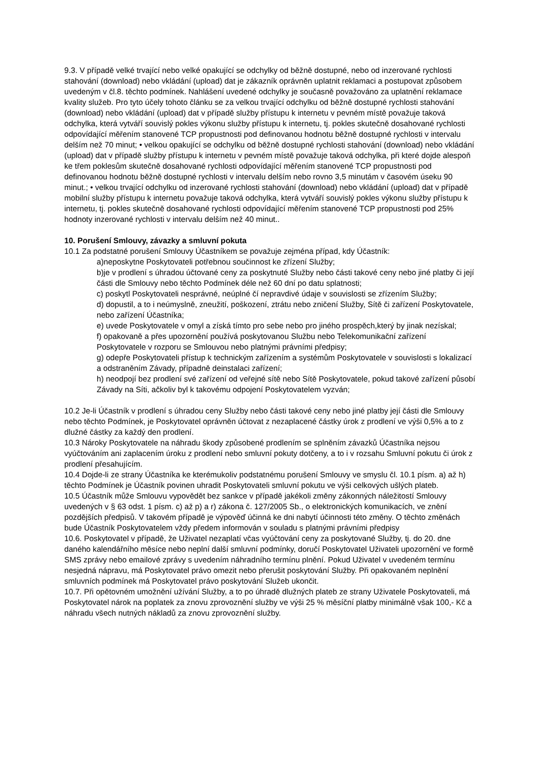9.3. V případě velké trvající nebo velké opakující se odchylky od běžně dostupné, nebo od inzerované rychlosti stahování (download) nebo vkládání (upload) dat je zákazník oprávněn uplatnit reklamaci a postupovat způsobem uvedeným v čl.8. těchto podmínek. Nahlášení uvedené odchylky je současně považováno za uplatnění reklamace kvality služeb. Pro tyto účely tohoto článku se za velkou trvající odchylku od běžně dostupné rychlosti stahování (download) nebo vkládání (upload) dat v případě služby přístupu k internetu v pevném místě považuje taková odchylka, která vytváří souvislý pokles výkonu služby přístupu k internetu, tj. pokles skutečně dosahované rychlosti odpovídající měřením stanovené TCP propustnosti pod definovanou hodnotu běžně dostupné rychlosti v intervalu delším než 70 minut; • velkou opakující se odchylku od běžně dostupné rychlosti stahování (download) nebo vkládání (upload) dat v případě služby přístupu k internetu v pevném místě považuje taková odchylka, při které dojde alespoň ke třem poklesům skutečně dosahované rychlosti odpovídající měřením stanovené TCP propustnosti pod definovanou hodnotu běžně dostupné rychlosti v intervalu delším nebo rovno 3,5 minutám v časovém úseku 90 minut.; • velkou trvající odchylku od inzerované rychlosti stahování (download) nebo vkládání (upload) dat v případě mobilní služby přístupu k internetu považuje taková odchylka, která vytváří souvislý pokles výkonu služby přístupu k internetu, tj. pokles skutečně dosahované rychlosti odpovídající měřením stanovené TCP propustnosti pod 25% hodnoty inzerované rychlosti v intervalu delším než 40 minut..
10. Porušení Smlouvy, závazky a smluvní pokuta
10.1 Za podstatné porušení Smlouvy Účastníkem se považuje zejména případ, kdy Účastník:
a)neposkytne Poskytovateli potřebnou součinnost ke zřízení Služby;
b)je v prodlení s úhradou účtované ceny za poskytnuté Služby nebo části takové ceny nebo jiné platby či její části dle Smlouvy nebo těchto Podmínek déle než 60 dní po datu splatnosti;
c) poskytl Poskytovateli nesprávné, neúplné čí nepravdivé údaje v souvislosti se zřízením Služby;
d) dopustil, a to i neúmyslně, zneužití, poškození, ztrátu nebo zničení Služby, Sítě či zařízení Poskytovatele, nebo zařízení Účastníka;
e) uvede Poskytovatele v omyl a získá tímto pro sebe nebo pro jiného prospěch,který by jinak nezískal;
f) opakovaně a přes upozornění používá poskytovanou Službu nebo Telekomunikační zařízení Poskytovatele v rozporu se Smlouvou nebo platnými právními předpisy;
g) odepře Poskytovateli přístup k technickým zařízením a systémům Poskytovatele v souvislosti s lokalizací a odstraněním Závady, případně deinstalaci zařízení;
h) neodpojí bez prodlení své zařízení od veřejné sítě nebo Sítě Poskytovatele, pokud takové zařízení působí Závady na Síti, ačkoliv byl k takovému odpojení Poskytovatelem vyzván;
10.2 Je-li Účastník v prodlení s úhradou ceny Služby nebo části takové ceny nebo jiné platby její části dle Smlouvy nebo těchto Podmínek, je Poskytovatel oprávněn účtovat z nezaplacené částky úrok z prodlení ve výši 0,5% a to z dlužné částky za každý den prodlení.
10.3 Nároky Poskytovatele na náhradu škody způsobené prodlením se splněním závazků Účastníka nejsou vyúčtováním ani zaplacením úroku z prodlení nebo smluvní pokuty dotčeny, a to i v rozsahu Smluvní pokutu či úrok z prodlení přesahujícím.
10.4 Dojde-li ze strany Účastníka ke kterémukoliv podstatnému porušení Smlouvy ve smyslu čl. 10.1 písm. a) až h) těchto Podmínek je Účastník povinen uhradit Poskytovateli smluvní pokutu ve výši celkových ušlých plateb.
10.5 Účastník může Smlouvu vypovědět bez sankce v případě jakékoli změny zákonných náležitostí Smlouvy uvedených v § 63 odst. 1 písm. c) až p) a r) zákona č. 127/2005 Sb., o elektronických komunikacích, ve znění pozdějších předpisů. V takovém případě je výpověď účinná ke dni nabytí účinnosti této změny. O těchto změnách bude Účastník Poskytovatelem vždy předem informován v souladu s platnými právními předpisy
10.6. Poskytovatel v případě, že Uživatel nezaplatí včas vyúčtování ceny za poskytované Služby, tj. do 20. dne daného kalendářního měsíce nebo neplní další smluvní podmínky, doručí Poskytovatel Uživateli upozornění ve formě SMS zprávy nebo emailové zprávy s uvedením náhradního termínu plnění. Pokud Uživatel v uvedeném termínu nesjedná nápravu, má Poskytovatel právo omezit nebo přerušit poskytování Služby. Při opakovaném neplnění smluvních podmínek má Poskytovatel právo poskytování Služeb ukončit.
10.7. Při opětovném umožnění užívání Služby, a to po úhradě dlužných plateb ze strany Uživatele Poskytovateli, má Poskytovatel nárok na poplatek za znovu zprovoznění služby ve výši 25 % měsíční platby minimálně však 100,- Kč a náhradu všech nutných nákladů za znovu zprovoznění služby.